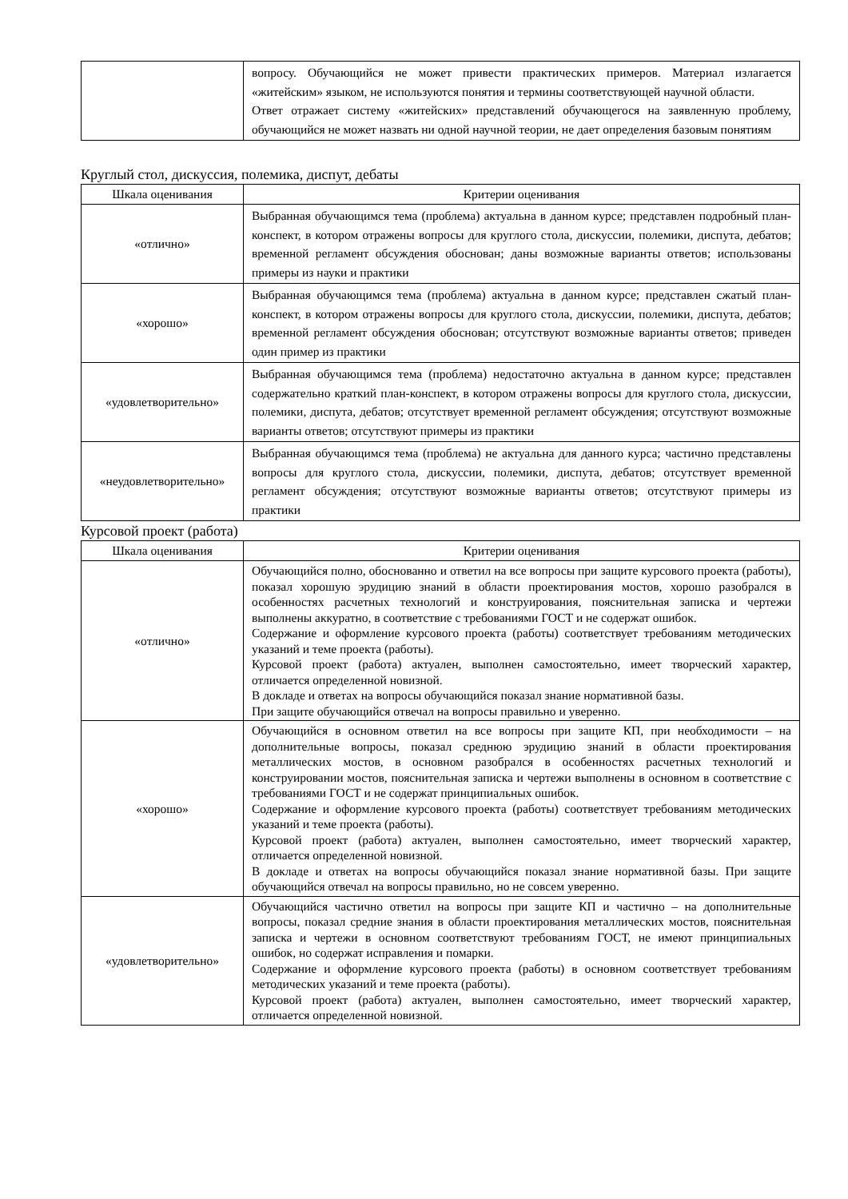| | вопросу. Обучающийся не может привести практических примеров. Материал излагается «житейским» языком, не используются понятия и термины соответствующей научной области. Ответ отражает систему «житейских» представлений обучающегося на заявленную проблему, обучающийся не может назвать ни одной научной теории, не дает определения базовым понятиям |
Круглый стол, дискуссия, полемика, диспут, дебаты
| Шкала оценивания | Критерии оценивания |
| --- | --- |
| «отлично» | Выбранная обучающимся тема (проблема) актуальна в данном курсе; представлен подробный план-конспект, в котором отражены вопросы для круглого стола, дискуссии, полемики, диспута, дебатов; временной регламент обсуждения обоснован; даны возможные варианты ответов; использованы примеры из науки и практики |
| «хорошо» | Выбранная обучающимся тема (проблема) актуальна в данном курсе; представлен сжатый план-конспект, в котором отражены вопросы для круглого стола, дискуссии, полемики, диспута, дебатов; временной регламент обсуждения обоснован; отсутствуют возможные варианты ответов; приведен один пример из практики |
| «удовлетворительно» | Выбранная обучающимся тема (проблема) недостаточно актуальна в данном курсе; представлен содержательно краткий план-конспект, в котором отражены вопросы для круглого стола, дискуссии, полемики, диспута, дебатов; отсутствует временной регламент обсуждения; отсутствуют возможные варианты ответов; отсутствуют примеры из практики |
| «неудовлетворительно» | Выбранная обучающимся тема (проблема) не актуальна для данного курса; частично представлены вопросы для круглого стола, дискуссии, полемики, диспута, дебатов; отсутствует временной регламент обсуждения; отсутствуют возможные варианты ответов; отсутствуют примеры из практики |
Курсовой проект (работа)
| Шкала оценивания | Критерии оценивания |
| --- | --- |
| «отлично» | Обучающийся полно, обоснованно и ответил на все вопросы при защите курсового проекта (работы), показал хорошую эрудицию знаний в области проектирования мостов, хорошо разобрался в особенностях расчетных технологий и конструирования, пояснительная записка и чертежи выполнены аккуратно, в соответствие с требованиями ГОСТ и не содержат ошибок. Содержание и оформление курсового проекта (работы) соответствует требованиям методических указаний и теме проекта (работы). Курсовой проект (работа) актуален, выполнен самостоятельно, имеет творческий характер, отличается определенной новизной. В докладе и ответах на вопросы обучающийся показал знание нормативной базы. При защите обучающийся отвечал на вопросы правильно и уверенно. |
| «хорошо» | Обучающийся в основном ответил на все вопросы при защите КП, при необходимости – на дополнительные вопросы, показал среднюю эрудицию знаний в области проектирования металлических мостов, в основном разобрался в особенностях расчетных технологий и конструировании мостов, пояснительная записка и чертежи выполнены в основном в соответствие с требованиями ГОСТ и не содержат принципиальных ошибок. Содержание и оформление курсового проекта (работы) соответствует требованиям методических указаний и теме проекта (работы). Курсовой проект (работа) актуален, выполнен самостоятельно, имеет творческий характер, отличается определенной новизной. В докладе и ответах на вопросы обучающийся показал знание нормативной базы. При защите обучающийся отвечал на вопросы правильно, но не совсем уверенно. |
| «удовлетворительно» | Обучающийся частично ответил на вопросы при защите КП и частично – на дополнительные вопросы, показал средние знания в области проектирования металлических мостов, пояснительная записка и чертежи в основном соответствуют требованиям ГОСТ, не имеют принципиальных ошибок, но содержат исправления и помарки. Содержание и оформление курсового проекта (работы) в основном соответствует требованиям методических указаний и теме проекта (работы). Курсовой проект (работа) актуален, выполнен самостоятельно, имеет творческий характер, отличается определенной новизной. |